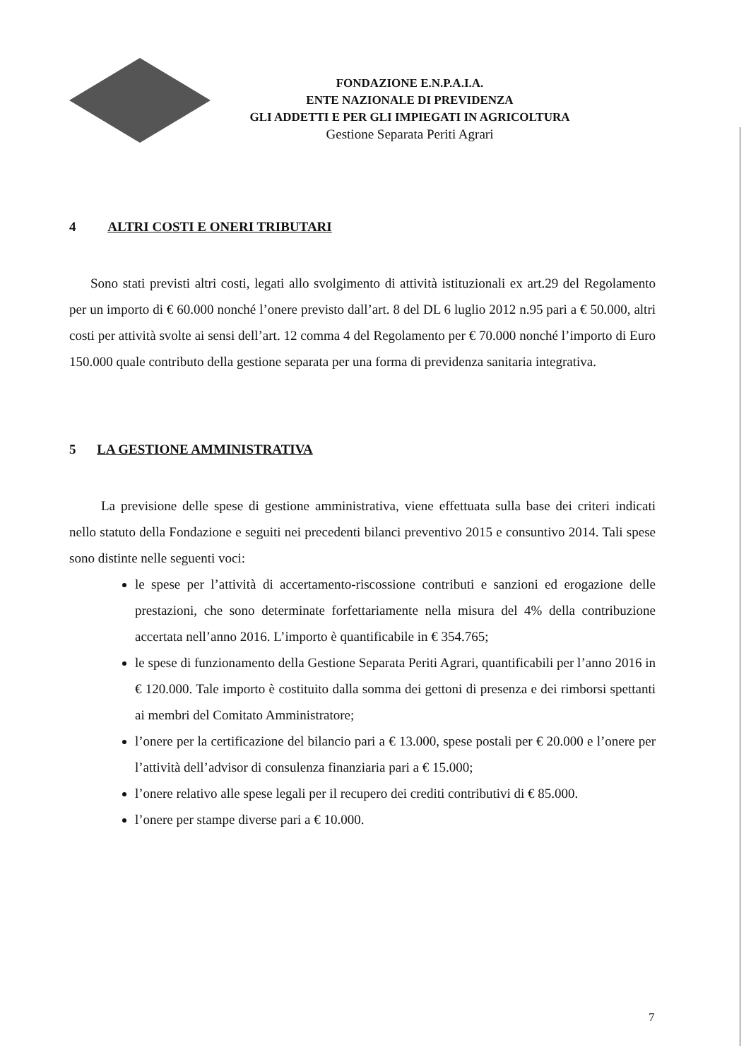FONDAZIONE E.N.P.A.I.A.
ENTE NAZIONALE DI PREVIDENZA
GLI ADDETTI E PER GLI IMPIEGATI IN AGRICOLTURA
Gestione Separata Periti Agrari
4 ALTRI COSTI E ONERI TRIBUTARI
Sono stati previsti altri costi, legati allo svolgimento di attività istituzionali ex art.29 del Regolamento per un importo di € 60.000 nonché l’onere previsto dall’art. 8 del DL 6 luglio 2012 n.95 pari a € 50.000, altri costi per attività svolte ai sensi dell’art. 12 comma 4 del Regolamento per € 70.000 nonché l’importo di Euro 150.000 quale contributo della gestione separata per una forma di previdenza sanitaria integrativa.
5 LA GESTIONE AMMINISTRATIVA
La previsione delle spese di gestione amministrativa, viene effettuata sulla base dei criteri indicati nello statuto della Fondazione e seguiti nei precedenti bilanci preventivo 2015 e consuntivo 2014. Tali spese sono distinte nelle seguenti voci:
le spese per l’attività di accertamento-riscossione contributi e sanzioni ed erogazione delle prestazioni, che sono determinate forfettariamente nella misura del 4% della contribuzione accertata nell’anno 2016. L’importo è quantificabile in € 354.765;
le spese di funzionamento della Gestione Separata Periti Agrari, quantificabili per l’anno 2016 in € 120.000. Tale importo è costituito dalla somma dei gettoni di presenza e dei rimborsi spettanti ai membri del Comitato Amministratore;
l’onere per la certificazione del bilancio pari a € 13.000, spese postali per € 20.000 e l’onere per l’attività dell’advisor di consulenza finanziaria pari a € 15.000;
l’onere relativo alle spese legali per il recupero dei crediti contributivi di € 85.000.
l’onere per stampe diverse pari a € 10.000.
7